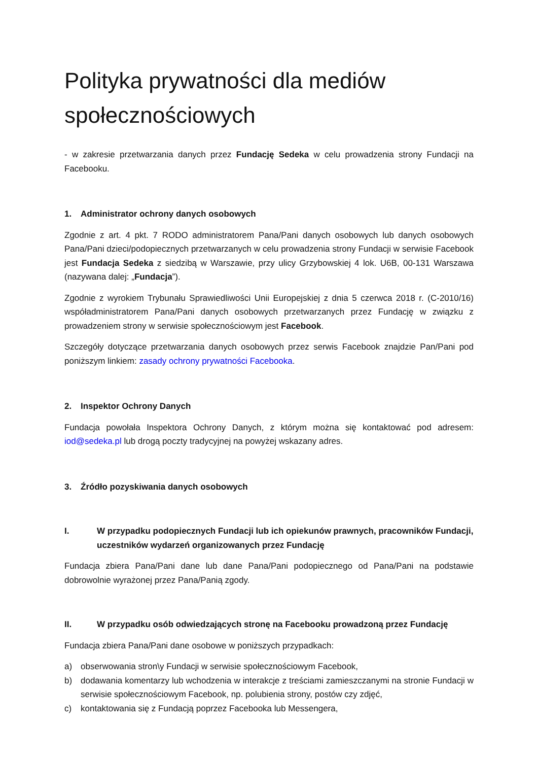Polityka prywatności dla mediów społecznościowych
- w zakresie przetwarzania danych przez Fundację Sedeka w celu prowadzenia strony Fundacji na Facebooku.
1. Administrator ochrony danych osobowych
Zgodnie z art. 4 pkt. 7 RODO administratorem Pana/Pani danych osobowych lub danych osobowych Pana/Pani dzieci/podopiecznych przetwarzanych w celu prowadzenia strony Fundacji w serwisie Facebook jest Fundacja Sedeka z siedzibą w Warszawie, przy ulicy Grzybowskiej 4 lok. U6B, 00-131 Warszawa (nazywana dalej: „Fundacja”).
Zgodnie z wyrokiem Trybunału Sprawiedliwości Unii Europejskiej z dnia 5 czerwca 2018 r. (C-2010/16) współadministratorem Pana/Pani danych osobowych przetwarzanych przez Fundację w związku z prowadzeniem strony w serwisie społecznościowym jest Facebook.
Szczegóły dotyczące przetwarzania danych osobowych przez serwis Facebook znajdzie Pan/Pani pod poniższym linkiem: zasady ochrony prywatności Facebooka.
2. Inspektor Ochrony Danych
Fundacja powołała Inspektora Ochrony Danych, z którym można się kontaktować pod adresem: iod@sedeka.pl lub drogą poczty tradycyjnej na powyżej wskazany adres.
3. Źródło pozyskiwania danych osobowych
I. W przypadku podopiecznych Fundacji lub ich opiekunów prawnych, pracowników Fundacji, uczestników wydarzeń organizowanych przez Fundację
Fundacja zbiera Pana/Pani dane lub dane Pana/Pani podopiecznego od Pana/Pani na podstawie dobrowolnie wyrażonej przez Pana/Panią zgody.
II. W przypadku osób odwiedzających stronę na Facebooku prowadzoną przez Fundację
Fundacja zbiera Pana/Pani dane osobowe w poniższych przypadkach:
a) obserwowania stron\y Fundacji w serwisie społecznościowym Facebook,
b) dodawania komentarzy lub wchodzenia w interakcje z treściami zamieszczanymi na stronie Fundacji w serwisie społecznościowym Facebook, np. polubienia strony, postów czy zdjęć,
c) kontaktowania się z Fundacją poprzez Facebooka lub Messengera,